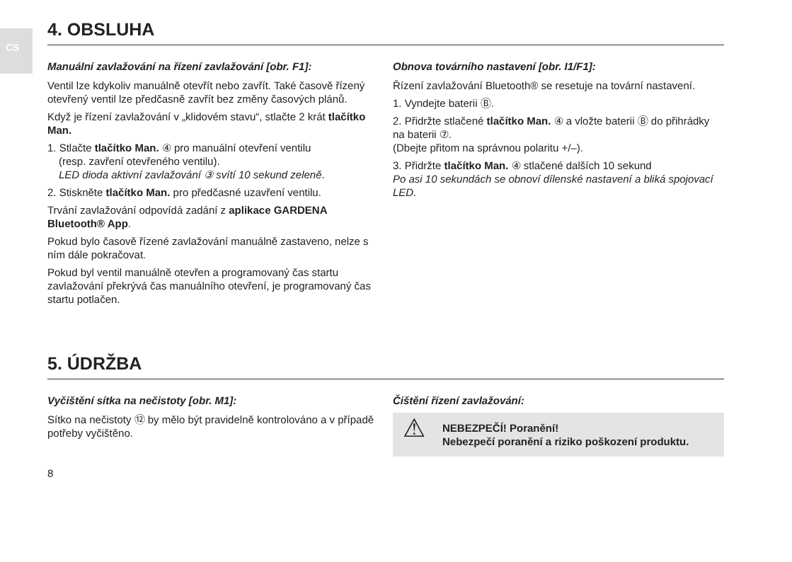CS
4. OBSLUHA
Manuální zavlažování na řízení zavlažování [obr. F1]:
Ventil lze kdykoliv manuálně otevřít nebo zavřít. Také časově řízený otevřený ventil lze předčasně zavřít bez změny časových plánů.
Když je řízení zavlažování v „klidovém stavu“, stlačte 2 krát tlačítko Man.
1. Stlačte tlačítko Man. ④ pro manuální otevření ventilu
(resp. zavření otevřeného ventilu).
LED dioda aktivní zavlažování ③ svítí 10 sekund zeleně.
2. Stiskněte tlačítko Man. pro předčasné uzavření ventilu.
Trvání zavlažování odpovídá zadání z aplikace GARDENA Bluetooth® App.
Pokud bylo časově řízené zavlažování manuálně zastaveno, nelze s ním dále pokračovat.
Pokud byl ventil manuálně otevřen a programovaný čas startu zavlažování překrývá čas manuálního otevření, je programovaný čas startu potlačen.
Obnova továrního nastavení [obr. I1/F1]:
Řízení zavlažování Bluetooth® se resetuje na tovární nastavení.
1. Vyndejte baterii Ⓑ.
2. Přidržte stlačené tlačítko Man. ④ a vložte baterii Ⓑ do přihrádky na baterii ⑦.
(Dbejte přitom na správnou polaritu +/–).
3. Přidržte tlačítko Man. ④ stlačené dalších 10 sekund
Po asi 10 sekundách se obnoví dílenské nastavení a bliká spojovací LED.
5. ÚDRŽBA
Vyčištění sítka na nečistoty [obr. M1]:
Sítko na nečistoty ⑫ by mělo být pravidelně kontrolováno a v případě potřeby vyčištěno.
Čištění řízení zavlažování:
⚠ NEBEZPEČÍ! Poranění!
Nebezpečí poranění a riziko poškození produktu.
8